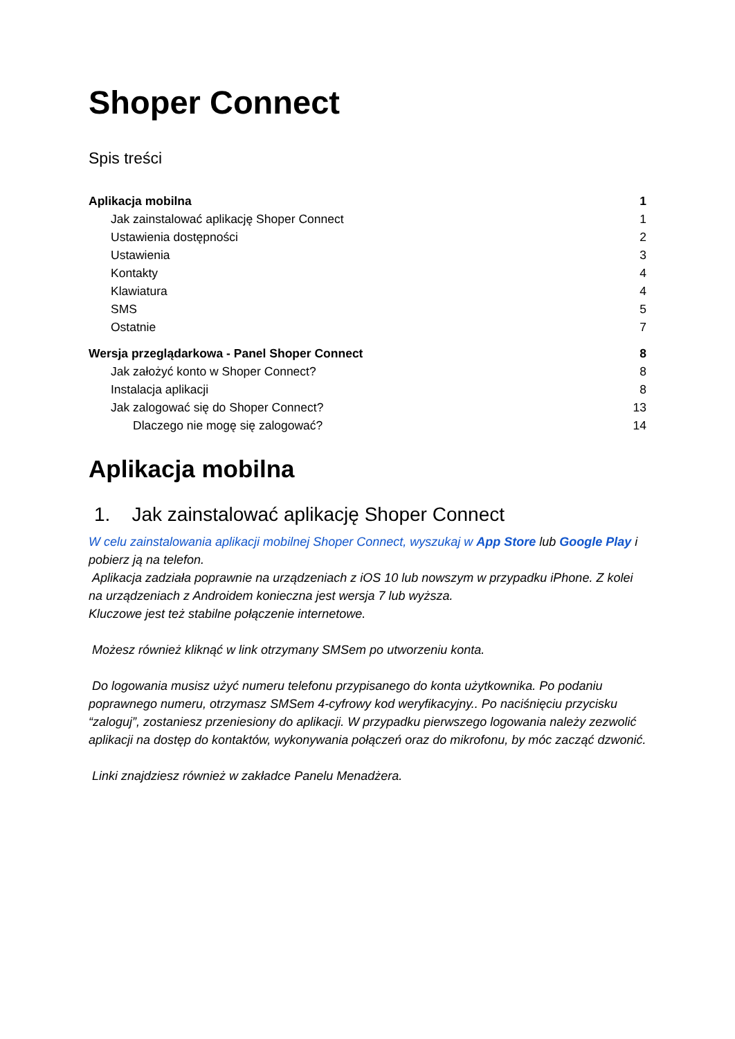Shoper Connect
Spis treści
Aplikacja mobilna 1
Jak zainstalować aplikację Shoper Connect 1
Ustawienia dostępności 2
Ustawienia 3
Kontakty 4
Klawiatura 4
SMS 5
Ostatnie 7
Wersja przeglądarkowa - Panel Shoper Connect 8
Jak założyć konto w Shoper Connect? 8
Instalacja aplikacji 8
Jak zalogować się do Shoper Connect? 13
Dlaczego nie mogę się zalogować? 14
Aplikacja mobilna
1. Jak zainstalować aplikację Shoper Connect
W celu zainstalowania aplikacji mobilnej Shoper Connect, wyszukaj w App Store lub Google Play i pobierz ją na telefon.
Aplikacja zadziała poprawnie na urządzeniach z iOS 10 lub nowszym w przypadku iPhone. Z kolei na urządzeniach z Androidem konieczna jest wersja 7 lub wyższa.
Kluczowe jest też stabilne połączenie internetowe.
Możesz również kliknąć w link otrzymany SMSem po utworzeniu konta.
Do logowania musisz użyć numeru telefonu przypisanego do konta użytkownika. Po podaniu poprawnego numeru, otrzymasz SMSem 4-cyfrowy kod weryfikacyjny.. Po naciśnięciu przycisku “zaloguj”, zostaniesz przeniesiony do aplikacji. W przypadku pierwszego logowania należy zezwolić aplikacji na dostęp do kontaktów, wykonywania połączeń oraz do mikrofonu, by móc zacząć dzwonić.
Linki znajdziesz również w zakładce Panelu Menadżera.